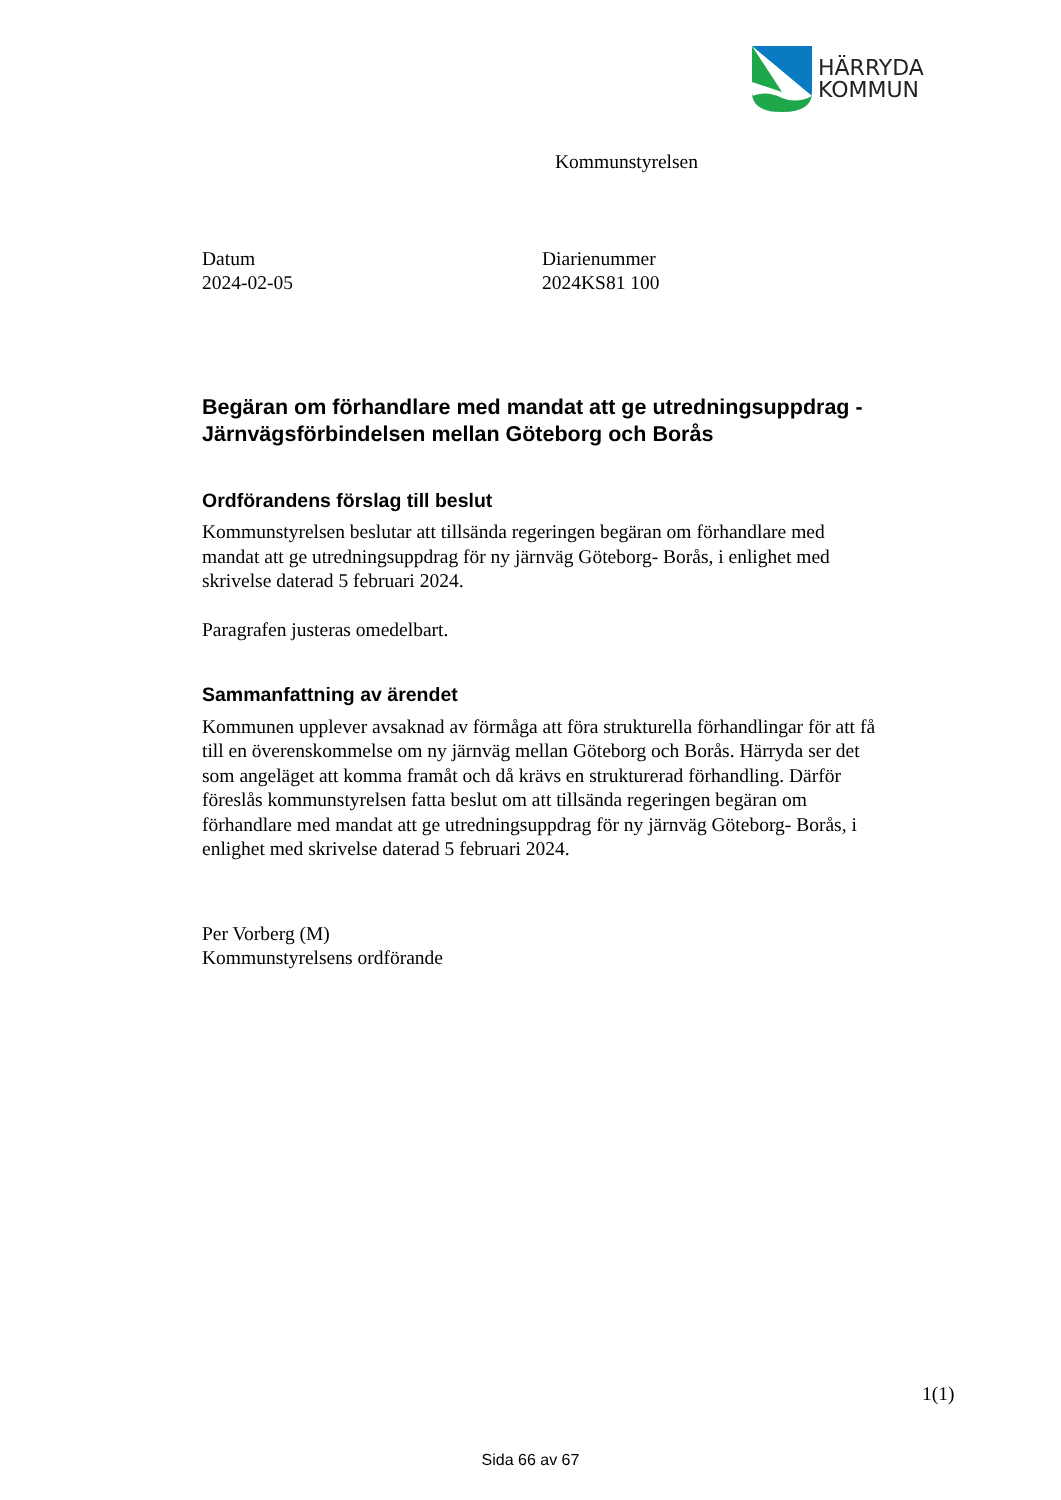HÄRRYDA
KOMMUN
Kommunstyrelsen
Datum
2024-02-05
Diarienummer
2024KS81 100
Begäran om förhandlare med mandat att ge utredningsuppdrag - Järnvägsförbindelsen mellan Göteborg och Borås
Ordförandens förslag till beslut
Kommunstyrelsen beslutar att tillsända regeringen begäran om förhandlare med mandat att ge utredningsuppdrag för ny järnväg Göteborg- Borås, i enlighet med skrivelse daterad 5 februari 2024.
Paragrafen justeras omedelbart.
Sammanfattning av ärendet
Kommunen upplever avsaknad av förmåga att föra strukturella förhandlingar för att få till en överenskommelse om ny järnväg mellan Göteborg och Borås. Härryda ser det som angeläget att komma framåt och då krävs en strukturerad förhandling. Därför föreslås kommunstyrelsen fatta beslut om att tillsända regeringen begäran om förhandlare med mandat att ge utredningsuppdrag för ny järnväg Göteborg- Borås, i enlighet med skrivelse daterad 5 februari 2024.
Per Vorberg (M)
Kommunstyrelsens ordförande
1(1)
Sida 66 av 67